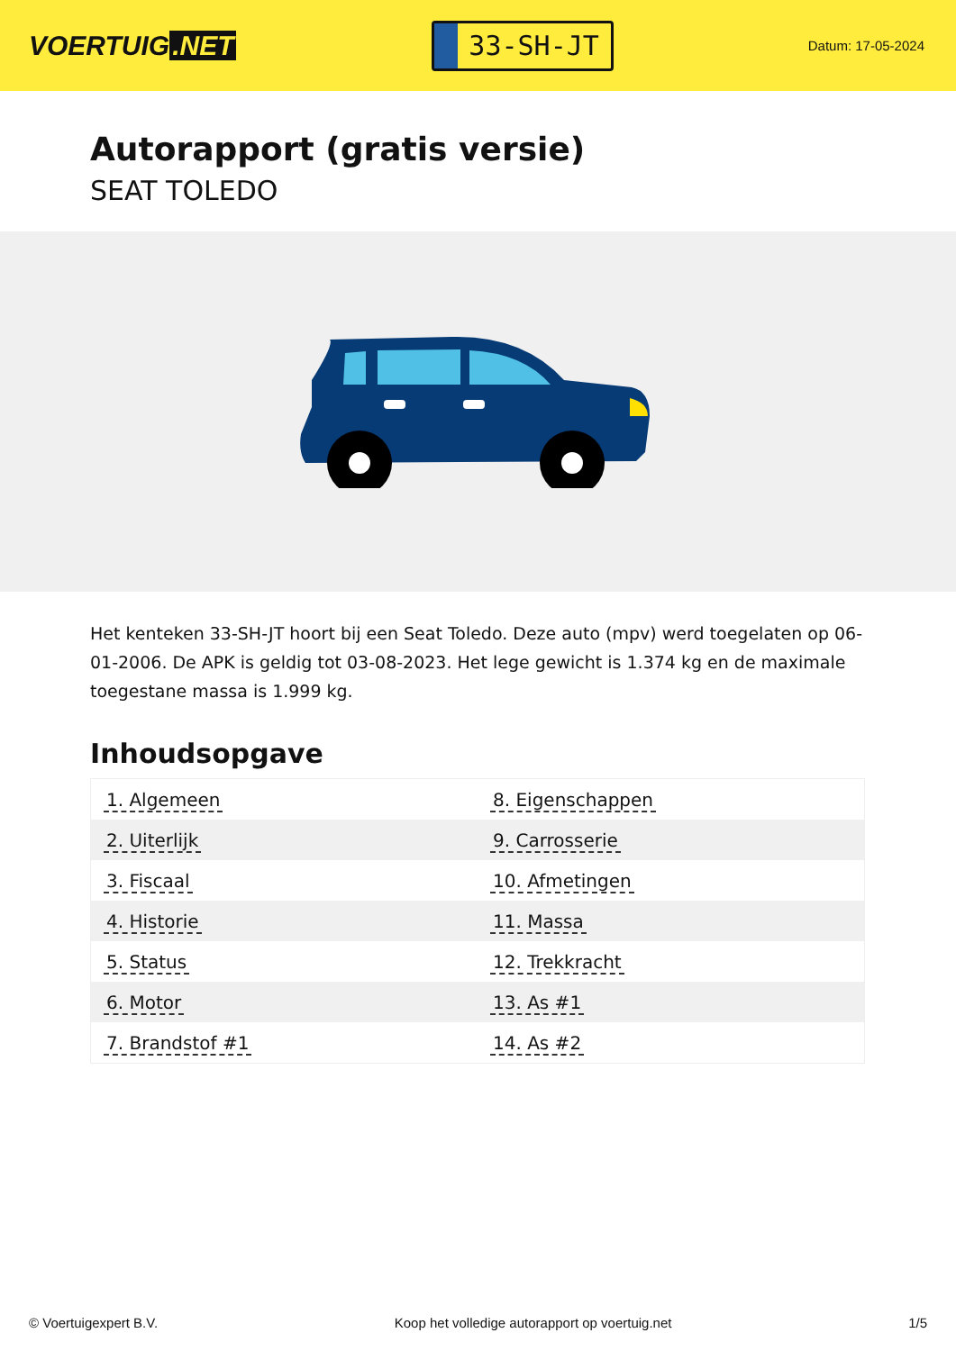VOERTUIG.NET
33-SH-JT
Datum: 17-05-2024
Autorapport (gratis versie)
SEAT TOLEDO
Het kenteken 33-SH-JT hoort bij een Seat Toledo. Deze auto (mpv) werd toegelaten op 06-01-2006. De APK is geldig tot 03-08-2023. Het lege gewicht is 1.374 kg en de maximale toegestane massa is 1.999 kg.
Inhoudsopgave
| 1. Algemeen | 8. Eigenschappen |
| 2. Uiterlijk | 9. Carrosserie |
| 3. Fiscaal | 10. Afmetingen |
| 4. Historie | 11. Massa |
| 5. Status | 12. Trekkracht |
| 6. Motor | 13. As #1 |
| 7. Brandstof #1 | 14. As #2 |
© Voertuigexpert B.V. Koop het volledige autorapport op voertuig.net 1/5